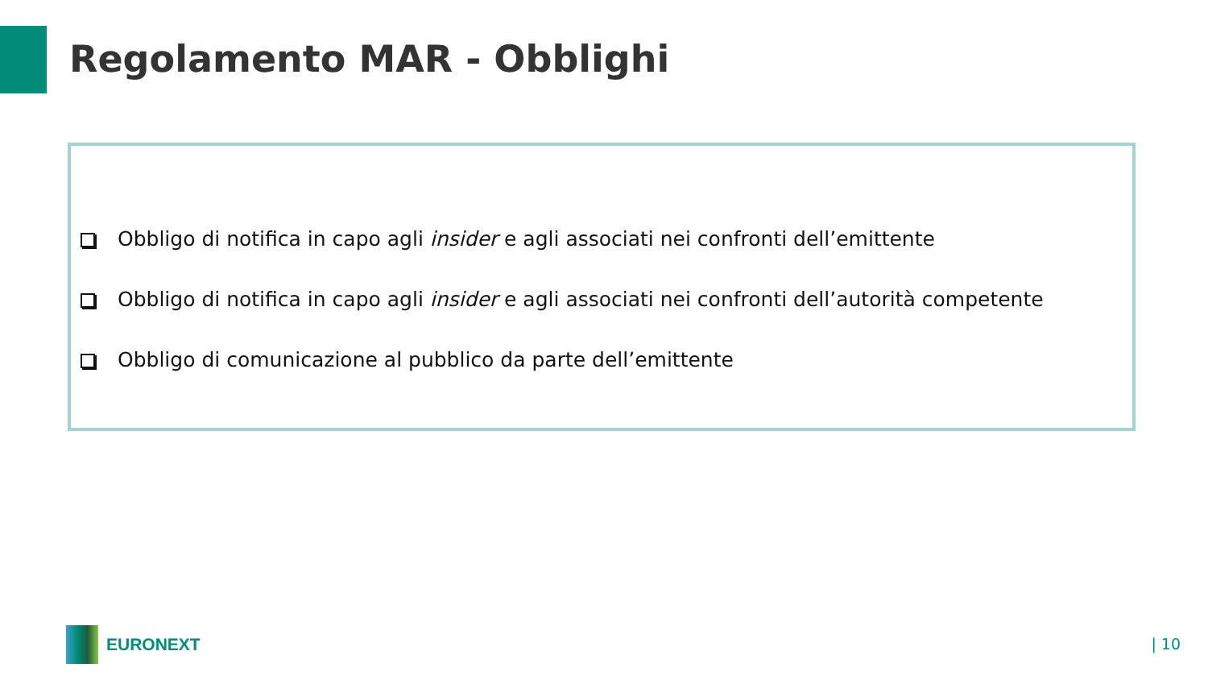Regolamento MAR - Obblighi
Obbligo di notifica in capo agli insider e agli associati nei confronti dell’emittente
Obbligo di notifica in capo agli insider e agli associati nei confronti dell’autorità competente
Obbligo di comunicazione al pubblico da parte dell’emittente
EURONEXT
| 10